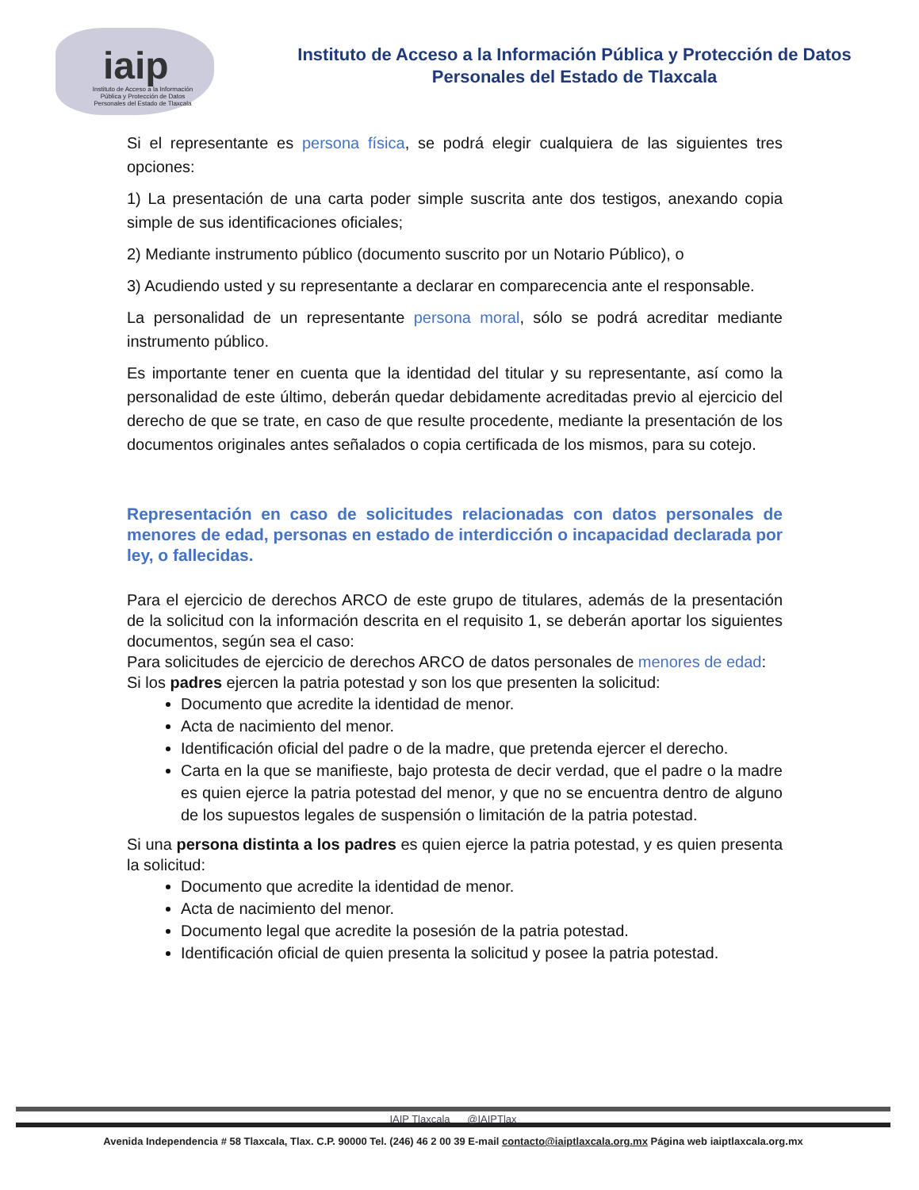iaip
Instituto de Acceso a la Información Pública y Protección de Datos Personales del Estado de Tlaxcala
Instituto de Acceso a la Información Pública y Protección de Datos
Personales del Estado de Tlaxcala
Si el representante es persona física, se podrá elegir cualquiera de las siguientes tres opciones:
1) La presentación de una carta poder simple suscrita ante dos testigos, anexando copia simple de sus identificaciones oficiales;
2) Mediante instrumento público (documento suscrito por un Notario Público), o
3) Acudiendo usted y su representante a declarar en comparecencia ante el responsable.
La personalidad de un representante persona moral, sólo se podrá acreditar mediante instrumento público.
Es importante tener en cuenta que la identidad del titular y su representante, así como la personalidad de este último, deberán quedar debidamente acreditadas previo al ejercicio del derecho de que se trate, en caso de que resulte procedente, mediante la presentación de los documentos originales antes señalados o copia certificada de los mismos, para su cotejo.
Representación en caso de solicitudes relacionadas con datos personales de menores de edad, personas en estado de interdicción o incapacidad declarada por ley, o fallecidas.
Para el ejercicio de derechos ARCO de este grupo de titulares, además de la presentación de la solicitud con la información descrita en el requisito 1, se deberán aportar los siguientes documentos, según sea el caso:
Para solicitudes de ejercicio de derechos ARCO de datos personales de menores de edad:
Si los padres ejercen la patria potestad y son los que presenten la solicitud:
Documento que acredite la identidad de menor.
Acta de nacimiento del menor.
Identificación oficial del padre o de la madre, que pretenda ejercer el derecho.
Carta en la que se manifieste, bajo protesta de decir verdad, que el padre o la madre es quien ejerce la patria potestad del menor, y que no se encuentra dentro de alguno de los supuestos legales de suspensión o limitación de la patria potestad.
Si una persona distinta a los padres es quien ejerce la patria potestad, y es quien presenta la solicitud:
Documento que acredite la identidad de menor.
Acta de nacimiento del menor.
Documento legal que acredite la posesión de la patria potestad.
Identificación oficial de quien presenta la solicitud y posee la patria potestad.
IAIP Tlaxcala @IAIPTlax
Avenida Independencia # 58 Tlaxcala, Tlax. C.P. 90000 Tel. (246) 46 2 00 39 E-mail contacto@iaiptlaxcala.org.mx Página web iaiptlaxcala.org.mx